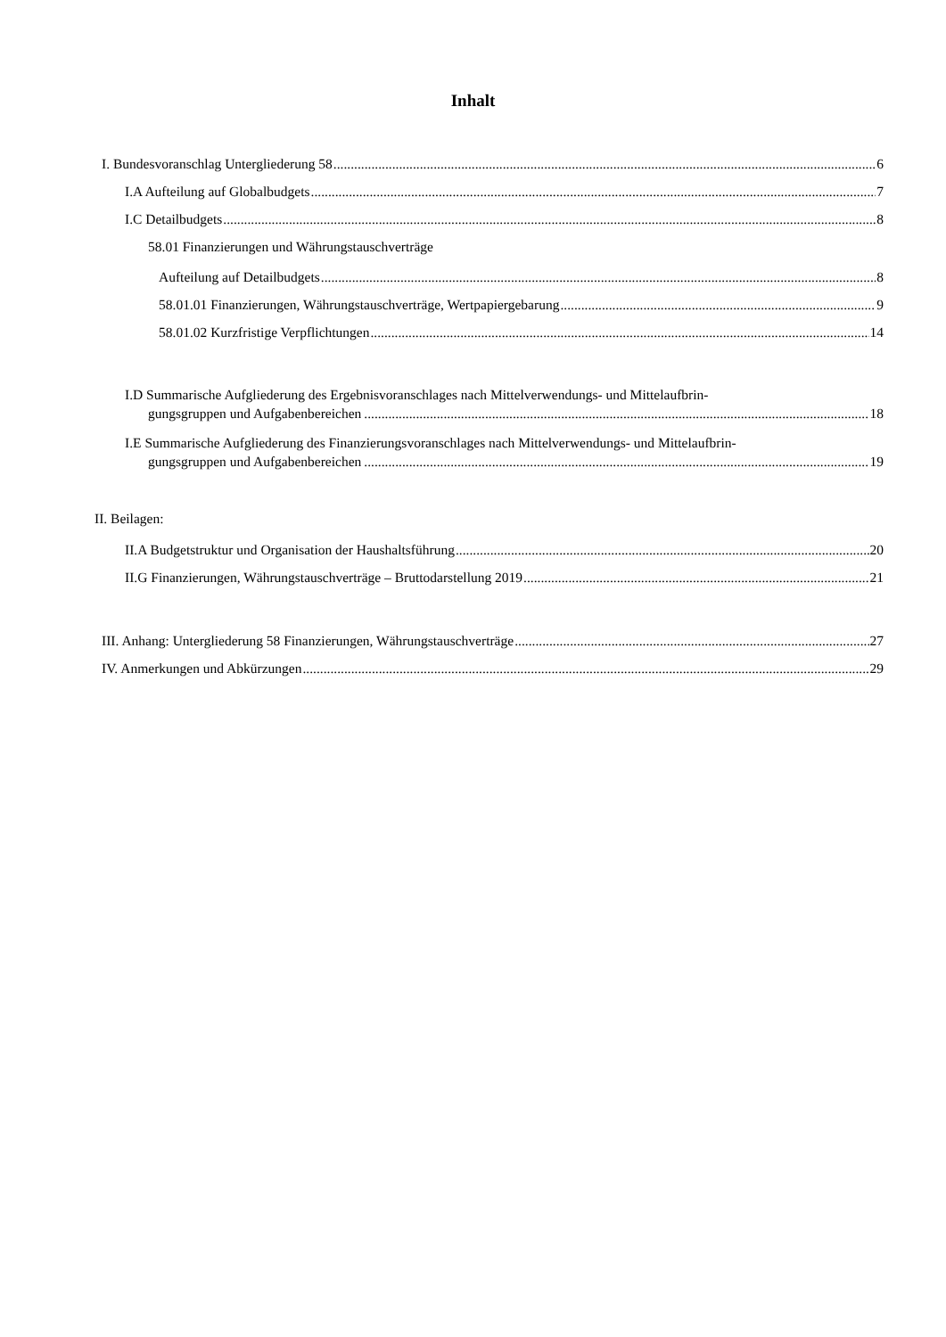Inhalt
I. Bundesvoranschlag Untergliederung 58 6
I.A Aufteilung auf Globalbudgets 7
I.C Detailbudgets 8
58.01 Finanzierungen und Währungstauschverträge
Aufteilung auf Detailbudgets 8
58.01.01 Finanzierungen, Währungstauschverträge, Wertpapiergebarung 9
58.01.02 Kurzfristige Verpflichtungen 14
I.D Summarische Aufgliederung des Ergebnisvoranschlages nach Mittelverwendungs- und Mittelaufbrin-
gungsgruppen und Aufgabenbereichen 18
I.E Summarische Aufgliederung des Finanzierungsvoranschlages nach Mittelverwendungs- und Mittelaufbrin-
gungsgruppen und Aufgabenbereichen 19
II. Beilagen:
II.A Budgetstruktur und Organisation der Haushaltsführung 20
II.G Finanzierungen, Währungstauschverträge – Bruttodarstellung 2019 21
III. Anhang: Untergliederung 58 Finanzierungen, Währungstauschverträge 27
IV. Anmerkungen und Abkürzungen 29